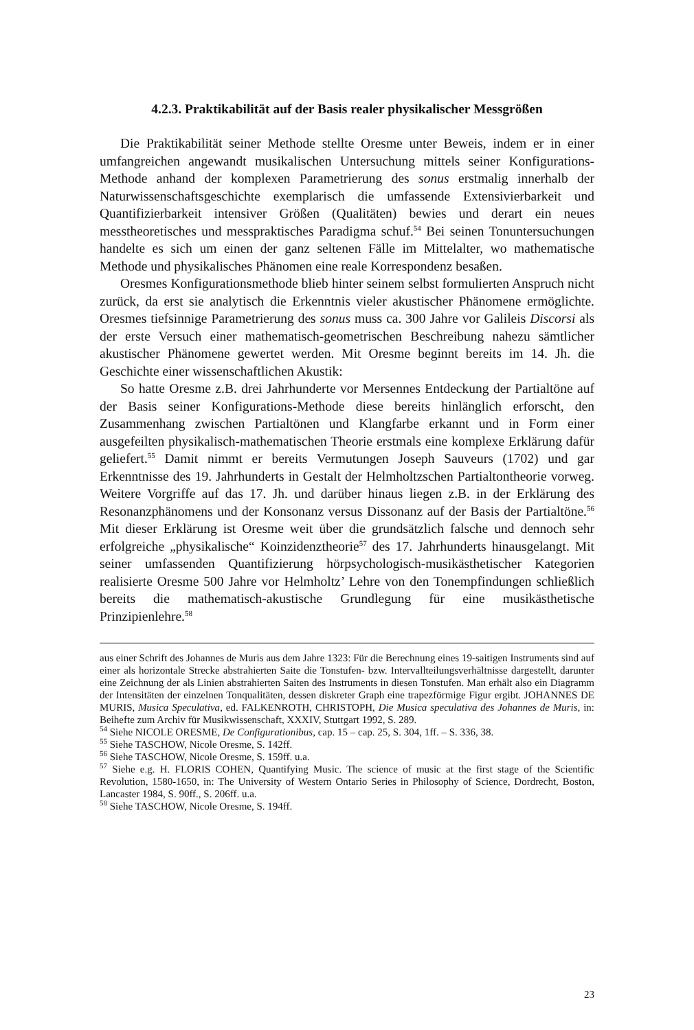4.2.3. Praktikabilität auf der Basis realer physikalischer Messgrößen
Die Praktikabilität seiner Methode stellte Oresme unter Beweis, indem er in einer umfangreichen angewandt musikalischen Untersuchung mittels seiner Konfigurations-Methode anhand der komplexen Parametrierung des sonus erstmalig innerhalb der Naturwissenschaftsgeschichte exemplarisch die umfassende Extensivierbarkeit und Quantifizierbarkeit intensiver Größen (Qualitäten) bewies und derart ein neues messtheoretisches und messpraktisches Paradigma schuf.<sup>54</sup> Bei seinen Tonuntersuchungen handelte es sich um einen der ganz seltenen Fälle im Mittelalter, wo mathematische Methode und physikalisches Phänomen eine reale Korrespondenz besaßen.
Oresmes Konfigurationsmethode blieb hinter seinem selbst formulierten Anspruch nicht zurück, da erst sie analytisch die Erkenntnis vieler akustischer Phänomene ermöglichte. Oresmes tiefsinnige Parametrierung des sonus muss ca. 300 Jahre vor Galileis Discorsi als der erste Versuch einer mathematisch-geometrischen Beschreibung nahezu sämtlicher akustischer Phänomene gewertet werden. Mit Oresme beginnt bereits im 14. Jh. die Geschichte einer wissenschaftlichen Akustik:
So hatte Oresme z.B. drei Jahrhunderte vor Mersennes Entdeckung der Partialtöne auf der Basis seiner Konfigurations-Methode diese bereits hinlänglich erforscht, den Zusammenhang zwischen Partialtönen und Klangfarbe erkannt und in Form einer ausgefeilten physikalisch-mathematischen Theorie erstmals eine komplexe Erklärung dafür geliefert.<sup>55</sup> Damit nimmt er bereits Vermutungen Joseph Sauveurs (1702) und gar Erkenntnisse des 19. Jahrhunderts in Gestalt der Helmholtzschen Partialtontheorie vorweg. Weitere Vorgriffe auf das 17. Jh. und darüber hinaus liegen z.B. in der Erklärung des Resonanzphänomens und der Konsonanz versus Dissonanz auf der Basis der Partialtöne.<sup>56</sup> Mit dieser Erklärung ist Oresme weit über die grundsätzlich falsche und dennoch sehr erfolgreiche „physikalische“ Koinzidenztheorie<sup>57</sup> des 17. Jahrhunderts hinausgelangt. Mit seiner umfassenden Quantifizierung hörpsychologisch-musikästhetischer Kategorien realisierte Oresme 500 Jahre vor Helmholtz’ Lehre von den Tonempfindungen schließlich bereits die mathematisch-akustische Grundlegung für eine musikästhetische Prinzipienlehre.<sup>58</sup>
aus einer Schrift des Johannes de Muris aus dem Jahre 1323: Für die Berechnung eines 19-saitigen Instruments sind auf einer als horizontale Strecke abstrahierten Saite die Tonstufen- bzw. Intervallteilungsverhältnisse dargestellt, darunter eine Zeichnung der als Linien abstrahierten Saiten des Instruments in diesen Tonstufen. Man erhält also ein Diagramm der Intensitäten der einzelnen Tonqualitäten, dessen diskreter Graph eine trapezförmige Figur ergibt. JOHANNES DE MURIS, Musica Speculativa, ed. FALKENROTH, CHRISTOPH, Die Musica speculativa des Johannes de Muris, in: Beihefte zum Archiv für Musikwissenschaft, XXXIV, Stuttgart 1992, S. 289.
<sup>54</sup> Siehe NICOLE ORESME, De Configurationibus, cap. 15 – cap. 25, S. 304, 1ff. – S. 336, 38.
<sup>55</sup> Siehe TASCHOW, Nicole Oresme, S. 142ff.
<sup>56</sup> Siehe TASCHOW, Nicole Oresme, S. 159ff. u.a.
<sup>57</sup> Siehe e.g. H. FLORIS COHEN, Quantifying Music. The science of music at the first stage of the Scientific Revolution, 1580-1650, in: The University of Western Ontario Series in Philosophy of Science, Dordrecht, Boston, Lancaster 1984, S. 90ff., S. 206ff. u.a.
<sup>58</sup> Siehe TASCHOW, Nicole Oresme, S. 194ff.
23